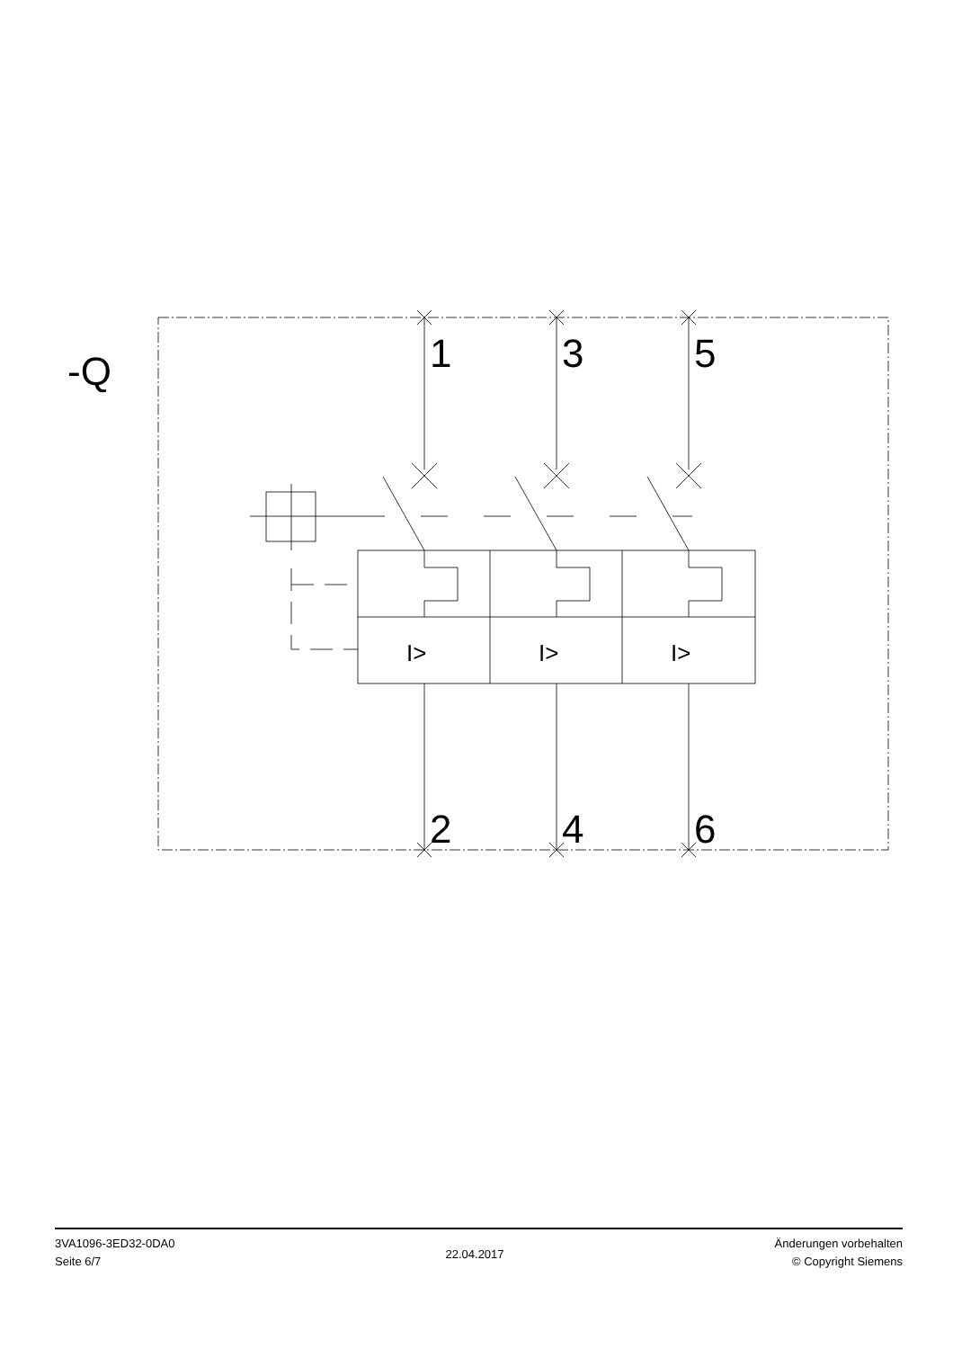-Q
1
3
5
2
4
6
I>
I>
I>
3VA1096-3ED32-0DA0
Seite 6/7
22.04.2017
Änderungen vorbehalten
© Copyright Siemens